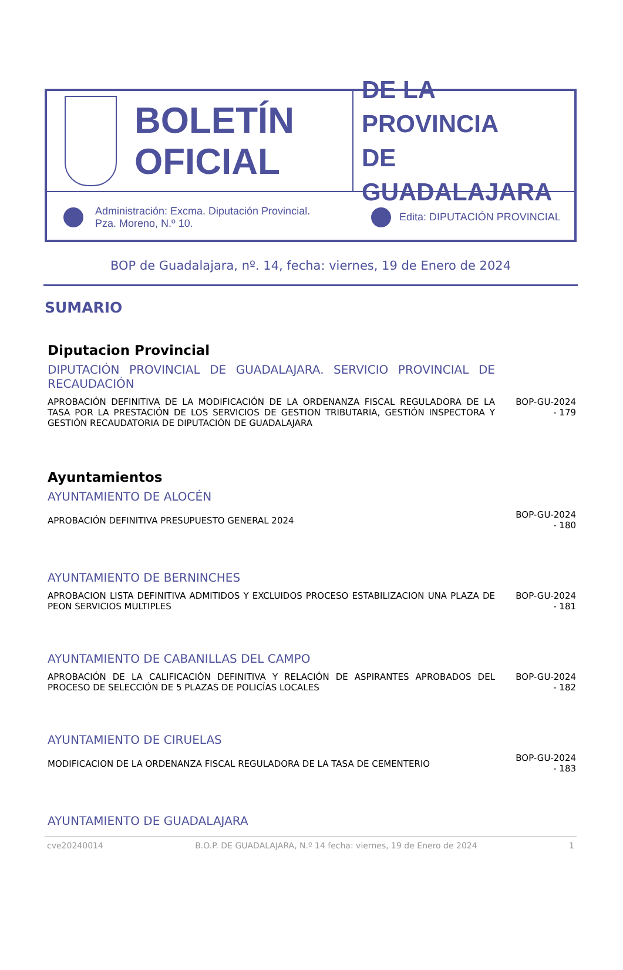BOLETÍN
OFICIAL
DE LA PROVINCIA
DE GUADALAJARA
Administración: Excma. Diputación Provincial.
Pza. Moreno, N.º 10.
Edita: DIPUTACIÓN PROVINCIAL
BOP de Guadalajara, nº. 14, fecha: viernes, 19 de Enero de 2024
SUMARIO
Diputacion Provincial
DIPUTACIÓN PROVINCIAL DE GUADALAJARA. SERVICIO PROVINCIAL DE RECAUDACIÓN
APROBACIÓN DEFINITIVA DE LA MODIFICACIÓN DE LA ORDENANZA FISCAL REGULADORA DE LA TASA POR LA PRESTACIÓN DE LOS SERVICIOS DE GESTION TRIBUTARIA, GESTIÓN INSPECTORA Y GESTIÓN RECAUDATORIA DE DIPUTACIÓN DE GUADALAJARA
BOP-GU-2024 - 179
Ayuntamientos
AYUNTAMIENTO DE ALOCÉN
APROBACIÓN DEFINITIVA PRESUPUESTO GENERAL 2024
BOP-GU-2024 - 180
AYUNTAMIENTO DE BERNINCHES
APROBACION LISTA DEFINITIVA ADMITIDOS Y EXCLUIDOS PROCESO ESTABILIZACION UNA PLAZA DE PEON SERVICIOS MULTIPLES
BOP-GU-2024 - 181
AYUNTAMIENTO DE CABANILLAS DEL CAMPO
APROBACIÓN DE LA CALIFICACIÓN DEFINITIVA Y RELACIÓN DE ASPIRANTES APROBADOS DEL PROCESO DE SELECCIÓN DE 5 PLAZAS DE POLICÍAS LOCALES
BOP-GU-2024 - 182
AYUNTAMIENTO DE CIRUELAS
MODIFICACION DE LA ORDENANZA FISCAL REGULADORA DE LA TASA DE CEMENTERIO
BOP-GU-2024 - 183
AYUNTAMIENTO DE GUADALAJARA
cve20240014 B.O.P. DE GUADALAJARA, N.º 14 fecha: viernes, 19 de Enero de 2024 1